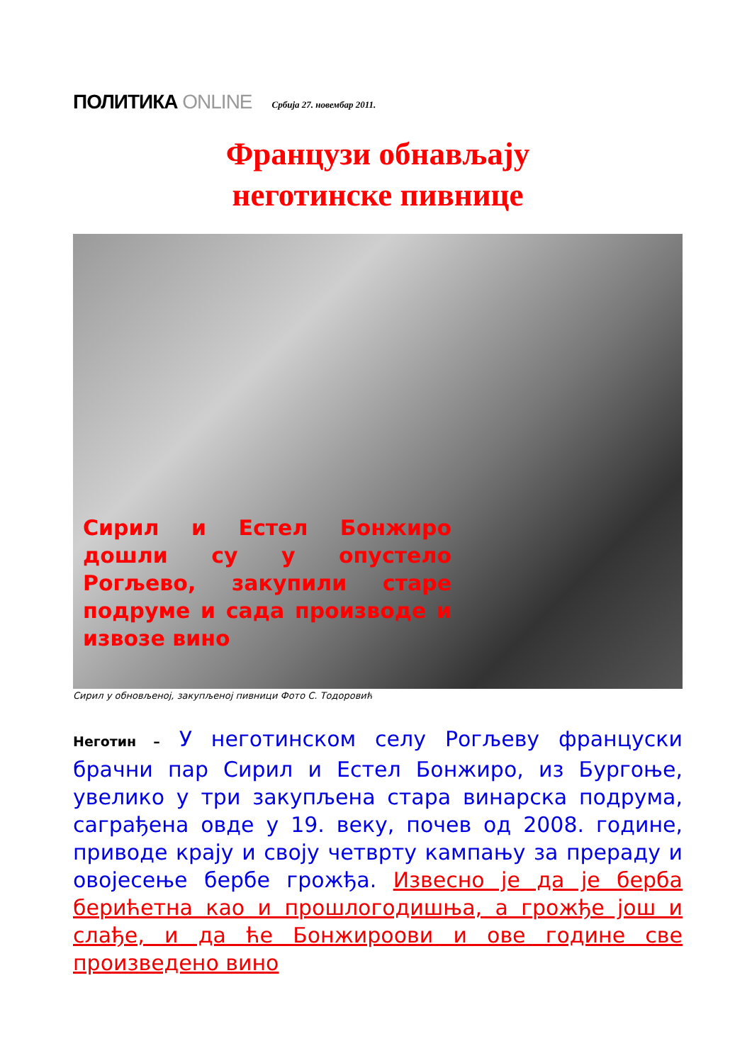ПОЛИТИКА ONLINE
Србија 27. новембар 2011.
Французи обнављају
неготинске пивнице
Сирил и Естел Бонжиро дошли су у опустело Рогљево, закупили старе подруме и сада производе и извозе вино
Сирил у обновљеној, закупљеној пивници Фото С. Тодоровић
Неготин – У неготинском селу Рогљеву француски брачни пар Сирил и Естел Бонжиро, из Бургоње, увелико у три закупљена стара винарска подрума, саграђена овде у 19. веку, почев од 2008. године, приводе крају и своју четврту кампању за прераду и овојесење бербе грожђа. Извесно је да је берба берићетна као и прошлогодишња, а грожђе још и слађе, и да ће Бонжироови и ове године све произведено вино